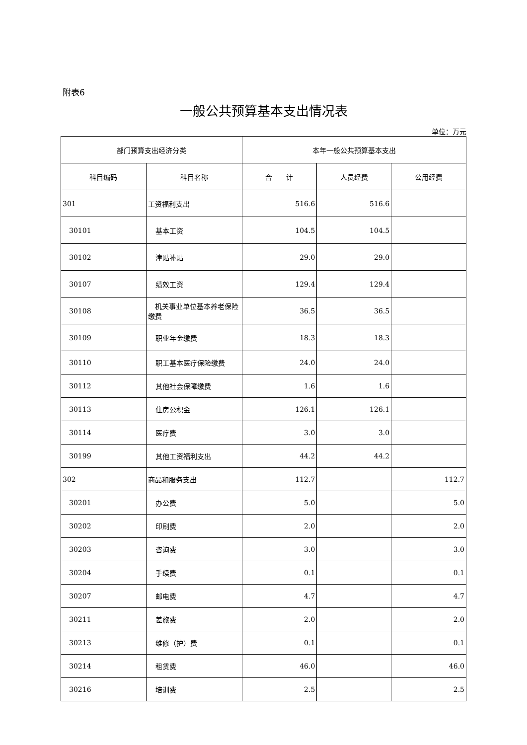附表6
一般公共预算基本支出情况表
单位：万元
| 部门预算支出经济分类 | | 本年一般公共预算基本支出 | | |
| --- | --- | --- | --- | --- |
| 科目编码 | 科目名称 | 合 计 | 人员经费 | 公用经费 |
| 301 | 工资福利支出 | 516.6 | 516.6 | |
| 30101 | 基本工资 | 104.5 | 104.5 | |
| 30102 | 津贴补贴 | 29.0 | 29.0 | |
| 30107 | 绩效工资 | 129.4 | 129.4 | |
| 30108 | 机关事业单位基本养老保险缴费 | 36.5 | 36.5 | |
| 30109 | 职业年金缴费 | 18.3 | 18.3 | |
| 30110 | 职工基本医疗保险缴费 | 24.0 | 24.0 | |
| 30112 | 其他社会保障缴费 | 1.6 | 1.6 | |
| 30113 | 住房公积金 | 126.1 | 126.1 | |
| 30114 | 医疗费 | 3.0 | 3.0 | |
| 30199 | 其他工资福利支出 | 44.2 | 44.2 | |
| 302 | 商品和服务支出 | 112.7 | | 112.7 |
| 30201 | 办公费 | 5.0 | | 5.0 |
| 30202 | 印刷费 | 2.0 | | 2.0 |
| 30203 | 咨询费 | 3.0 | | 3.0 |
| 30204 | 手续费 | 0.1 | | 0.1 |
| 30207 | 邮电费 | 4.7 | | 4.7 |
| 30211 | 差旅费 | 2.0 | | 2.0 |
| 30213 | 维修（护）费 | 0.1 | | 0.1 |
| 30214 | 租赁费 | 46.0 | | 46.0 |
| 30216 | 培训费 | 2.5 | | 2.5 |